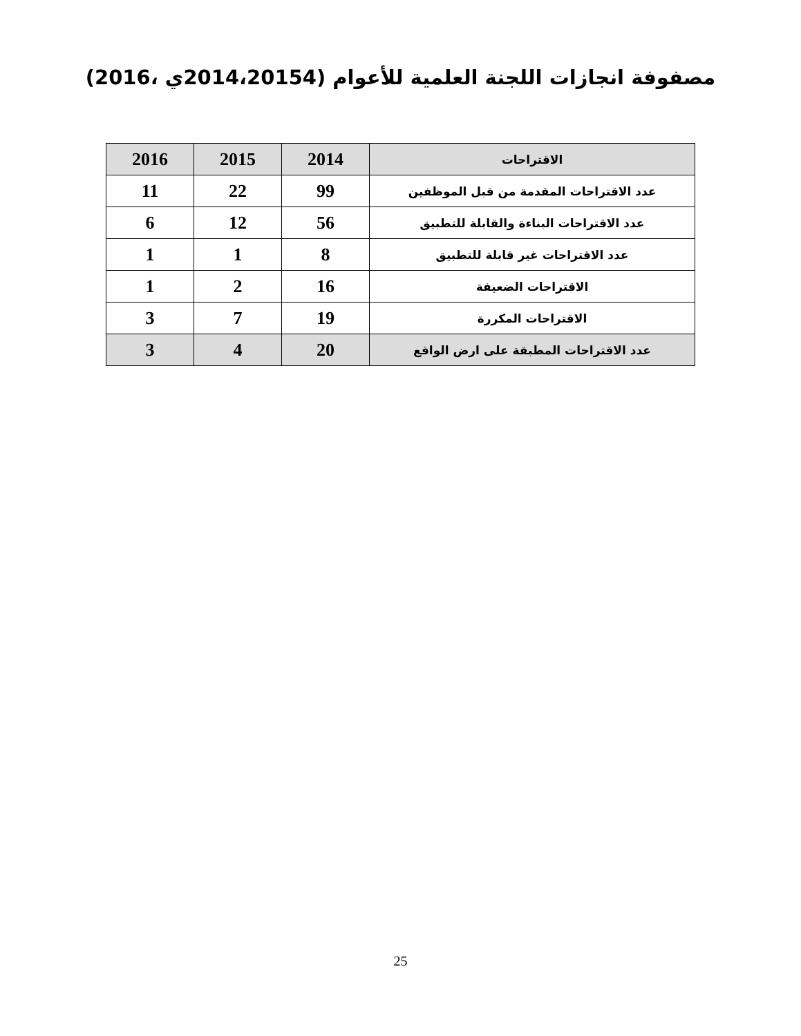مصفوفة انجازات اللجنة العلمية للأعوام (2014،20154ي ،2016)
| الاقتراحات | 2014 | 2015 | 2016 |
| --- | --- | --- | --- |
| عدد الاقتراحات المقدمة من قبل الموظفين | 99 | 22 | 11 |
| عدد الاقتراحات البناءة والقابلة للتطبيق | 56 | 12 | 6 |
| عدد الاقتراحات غير قابلة للتطبيق | 8 | 1 | 1 |
| الاقتراحات الضعيفة | 16 | 2 | 1 |
| الاقتراحات المكررة | 19 | 7 | 3 |
| عدد الاقتراحات المطبقة على ارض الواقع | 20 | 4 | 3 |
25